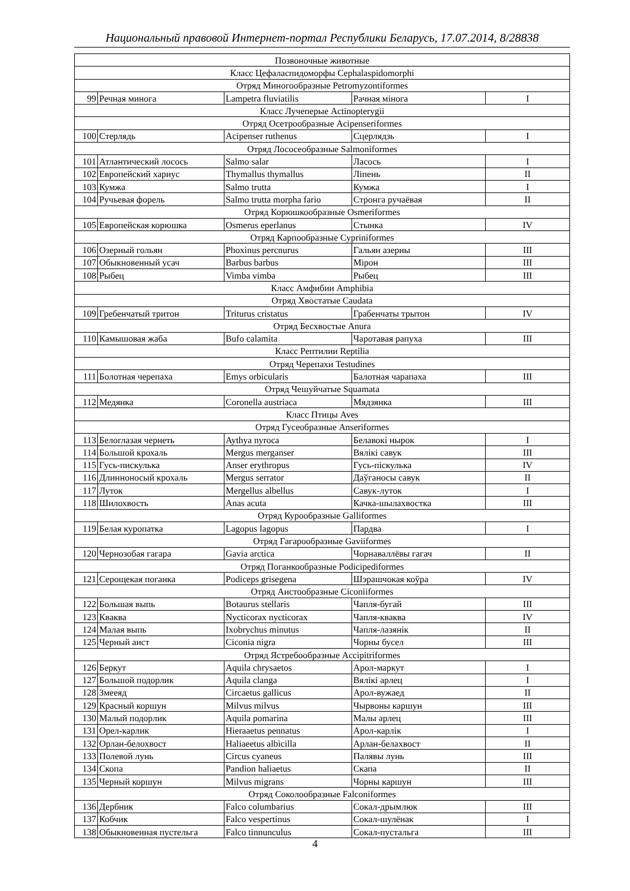Национальный правовой Интернет-портал Республики Беларусь, 17.07.2014, 8/28838
| Позвоночные животные | | | | |
| Класс Цефаласпидоморфы Cephalaspidomorphi | | | | |
| Отряд Миногообразные Petromyzontiformes | | | | |
| 99 | Речная минога | Lampetra fluviatilis | Рачная мінога | I |
| Класс Лучеперые Actinopterygii | | | | |
| Отряд Осетрообразные Acipenseriformes | | | | |
| 100 | Стерлядь | Acipenser ruthenus | Сцерлядзь | I |
| Отряд Лососеобразные Salmoniformes | | | | |
| 101 | Атлантический лосось | Salmo salar | Ласось | I |
| 102 | Европейский хариус | Thymallus thymallus | Ліпень | II |
| 103 | Кумжа | Salmo trutta | Кумжа | I |
| 104 | Ручьевая форель | Salmo trutta morpha fario | Стронга ручаёвая | II |
| Отряд Корюшкообразные Osmeriformes | | | | |
| 105 | Европейская корюшка | Osmerus eperlanus | Стынка | IV |
| Отряд Карпообразные Cypriniformes | | | | |
| 106 | Озерный гольян | Phoxinus percnurus | Гальян азерны | III |
| 107 | Обыкновенный усач | Barbus barbus | Мірон | III |
| 108 | Рыбец | Vimba vimba | Рыбец | III |
| Класс Амфибии Amphibia | | | | |
| Отряд Хвостатые Caudata | | | | |
| 109 | Гребенчатый тритон | Triturus cristatus | Грабенчаты трытон | IV |
| Отряд Бесхвостые Anura | | | | |
| 110 | Камышовая жаба | Bufo calamita | Чаротавая рапуха | III |
| Класс Рептилии Reptilia | | | | |
| Отряд Черепахи Testudines | | | | |
| 111 | Болотная черепаха | Emys orbicularis | Балотная чарапаха | III |
| Отряд Чешуйчатые Squamata | | | | |
| 112 | Медянка | Coronella austriaca | Мядзянка | III |
| Класс Птицы Aves | | | | |
| Отряд Гусеобразные Anseriformes | | | | |
| 113 | Белоглазая чернеть | Aythya nyroca | Белавокі нырок | I |
| 114 | Большой крохаль | Mergus merganser | Вялікі савук | III |
| 115 | Гусь-пискулька | Anser erythropus | Гусь-піскулька | IV |
| 116 | Длинноносый крохаль | Mergus serrator | Даўганосы савук | II |
| 117 | Луток | Mergellus albellus | Савук-луток | I |
| 118 | Шилохвость | Anas acuta | Качка-шылахвостка | III |
| Отряд Курообразные Galliformes | | | | |
| 119 | Белая куропатка | Lagopus lagopus | Пардва | I |
| Отряд Гагарообразные Gaviiformes | | | | |
| 120 | Чернозобая гагара | Gavia arctica | Чорнаваллёвы гагач | II |
| Отряд Поганкообразные Podicipediformes | | | | |
| 121 | Серощекая поганка | Podiceps grisegena | Шэрашчокая коўра | IV |
| Отряд Аистообразные Ciconiiformes | | | | |
| 122 | Большая выпь | Botaurus stellaris | Чапля-бугай | III |
| 123 | Кваква | Nycticorax nycticorax | Чапля-кваква | IV |
| 124 | Малая выпь | Ixobrychus minutus | Чапля-лазянік | II |
| 125 | Черный аист | Ciconia nigra | Чорны бусел | III |
| Отряд Ястребообразные Accipitriformes | | | | |
| 126 | Беркут | Aquila chrysaetos | Арол-маркут | I |
| 127 | Большой подорлик | Aquila clanga | Вялікі арлец | I |
| 128 | Змееяд | Circaetus gallicus | Арол-вужаед | II |
| 129 | Красный коршун | Milvus milvus | Чырвоны каршун | III |
| 130 | Малый подорлик | Aquila pomarina | Малы арлец | III |
| 131 | Орел-карлик | Hieraaetus pennatus | Арол-карлік | I |
| 132 | Орлан-белохвост | Haliaeetus albicilla | Арлан-белахвост | II |
| 133 | Полевой лунь | Circus cyaneus | Палявы лунь | III |
| 134 | Скопа | Pandion haliaetus | Скапа | II |
| 135 | Черный коршун | Milvus migrans | Чорны каршун | III |
| Отряд Соколообразные Falconiformes | | | | |
| 136 | Дербник | Falco columbarius | Сокал-дрымлюк | III |
| 137 | Кобчик | Falco vespertinus | Сокал-шулёнак | I |
| 138 | Обыкновенная пустельга | Falco tinnunculus | Сокал-пустальга | III |
4